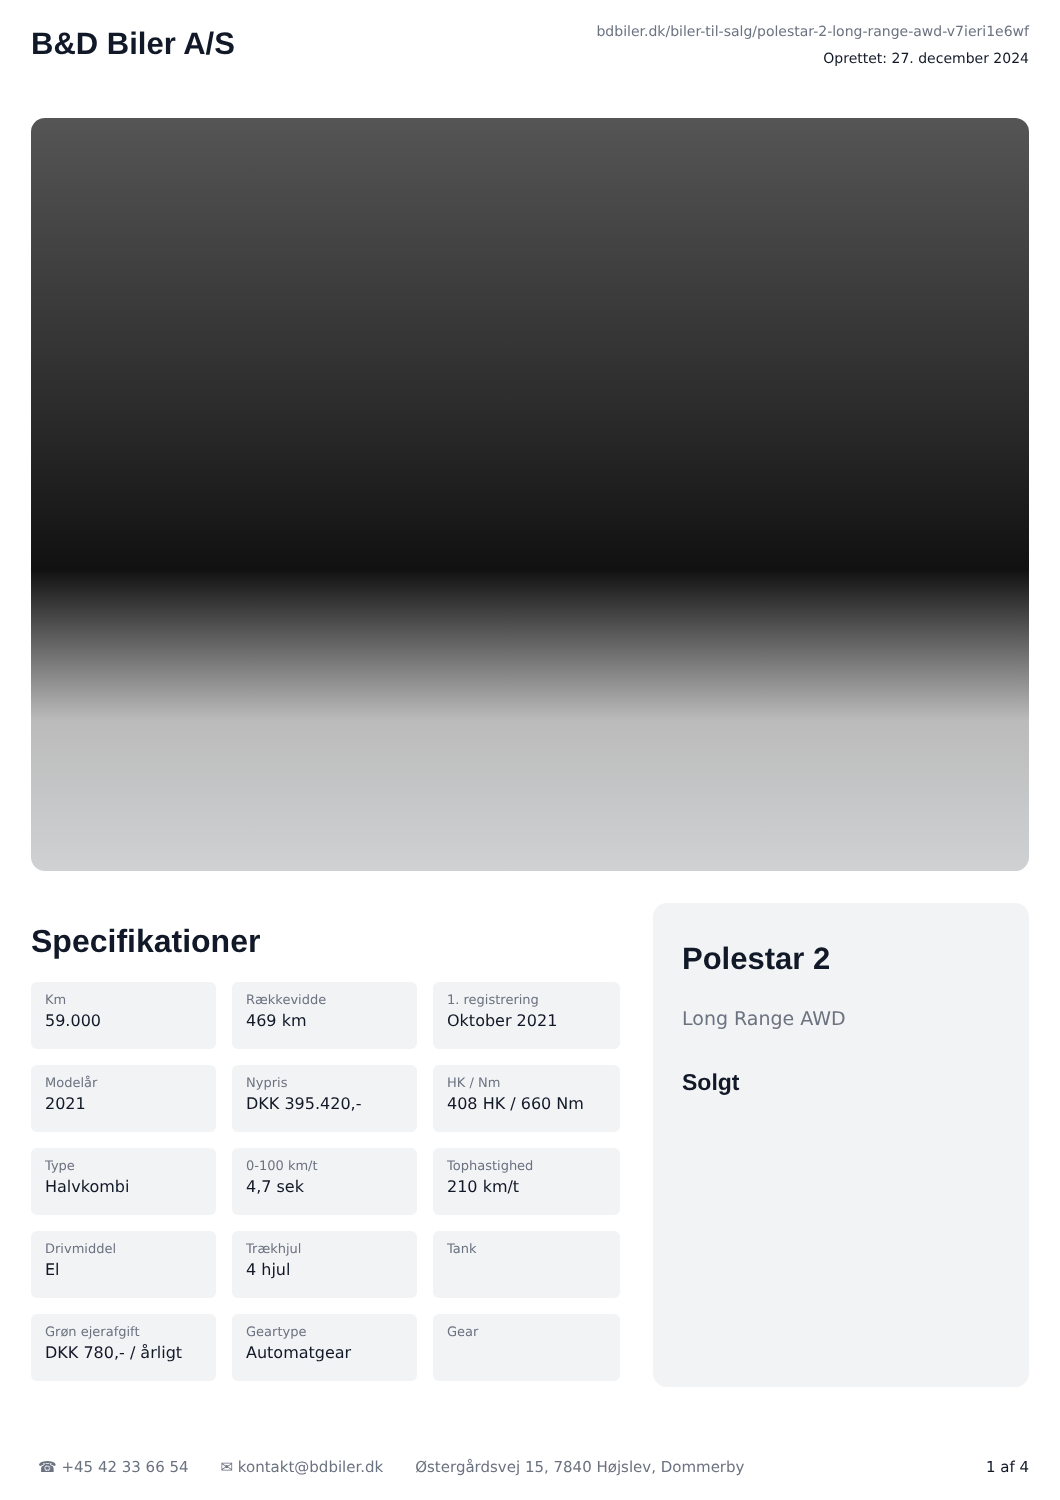B&D Biler A/S
bdbiler.dk/biler-til-salg/polestar-2-long-range-awd-v7ieri1e6wf
Oprettet: 27. december 2024
Specifikationer
Km
59.000
Rækkevidde
469 km
1. registrering
Oktober 2021
Modelår
2021
Nypris
DKK 395.420,-
HK / Nm
408 HK / 660 Nm
Type
Halvkombi
0-100 km/t
4,7 sek
Tophastighed
210 km/t
Drivmiddel
El
Trækhjul
4 hjul
Tank
Grøn ejerafgift
DKK 780,- / årligt
Geartype
Automatgear
Gear
Polestar 2
Long Range AWD
Solgt
☎ +45 42 33 66 54 ✉ kontakt@bdbiler.dk Østergårdsvej 15, 7840 Højslev, Dommerby 1 af 4